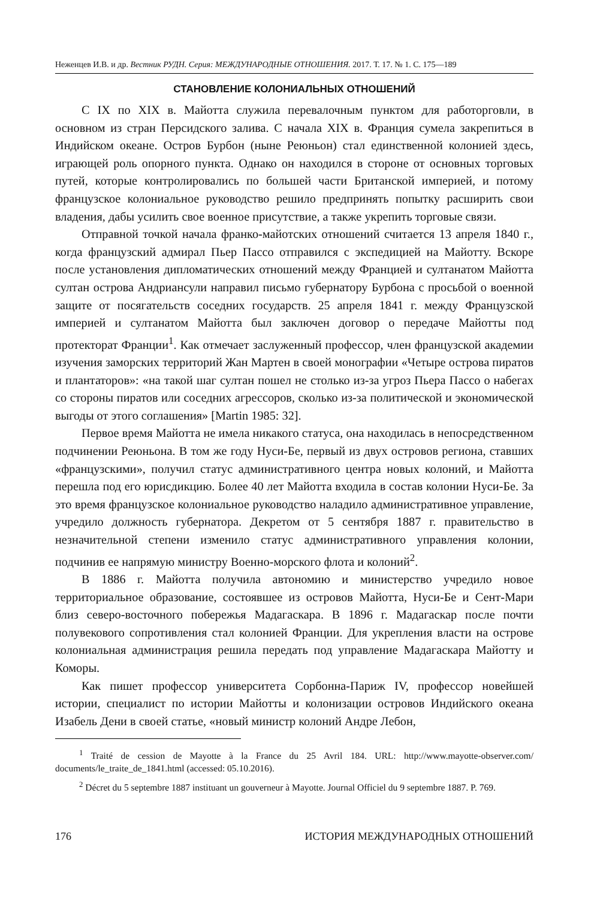Неженцев И.В. и др. Вестник РУДН. Серия: МЕЖДУНАРОДНЫЕ ОТНОШЕНИЯ. 2017. Т. 17. № 1. С. 175—189
СТАНОВЛЕНИЕ КОЛОНИАЛЬНЫХ ОТНОШЕНИЙ
С IX по XIX в. Майотта служила перевалочным пунктом для работорговли, в основном из стран Персидского залива. С начала XIX в. Франция сумела закрепиться в Индийском океане. Остров Бурбон (ныне Реюньон) стал единственной колонией здесь, играющей роль опорного пункта. Однако он находился в стороне от основных торговых путей, которые контролировались по большей части Британской империей, и потому французское колониальное руководство решило предпринять попытку расширить свои владения, дабы усилить свое военное присутствие, а также укрепить торговые связи.
Отправной точкой начала франко-майотских отношений считается 13 апреля 1840 г., когда французский адмирал Пьер Пассо отправился с экспедицией на Майотту. Вскоре после установления дипломатических отношений между Францией и султанатом Майотта султан острова Андриансули направил письмо губернатору Бурбона с просьбой о военной защите от посягательств соседних государств. 25 апреля 1841 г. между Французской империей и султанатом Майотта был заключен договор о передаче Майотты под протекторат Франции<sup>1</sup>. Как отмечает заслуженный профессор, член французской академии изучения заморских территорий Жан Мартен в своей монографии «Четыре острова пиратов и плантаторов»: «на такой шаг султан пошел не столько из-за угроз Пьера Пассо о набегах со стороны пиратов или соседних агрессоров, сколько из-за политической и экономической выгоды от этого соглашения» [Martin 1985: 32].
Первое время Майотта не имела никакого статуса, она находилась в непосредственном подчинении Реюньона. В том же году Нуси-Бе, первый из двух островов региона, ставших «французскими», получил статус административного центра новых колоний, и Майотта перешла под его юрисдикцию. Более 40 лет Майотта входила в состав колонии Нуси-Бе. За это время французское колониальное руководство наладило административное управление, учредило должность губернатора. Декретом от 5 сентября 1887 г. правительство в незначительной степени изменило статус административного управления колонии, подчинив ее напрямую министру Военно-морского флота и колоний<sup>2</sup>.
В 1886 г. Майотта получила автономию и министерство учредило новое территориальное образование, состоявшее из островов Майотта, Нуси-Бе и Сент-Мари близ северо-восточного побережья Мадагаскара. В 1896 г. Мадагаскар после почти полувекового сопротивления стал колонией Франции. Для укрепления власти на острове колониальная администрация решила передать под управление Мадагаскара Майотту и Коморы.
Как пишет профессор университета Сорбонна-Париж IV, профессор новейшей истории, специалист по истории Майотты и колонизации островов Индийского океана Изабель Дени в своей статье, «новый министр колоний Андре Лебон,
<sup>1</sup> Traité de cession de Mayotte à la France du 25 Avril 184. URL: http://www.mayotte-observer.com/ documents/le_traite_de_1841.html (accessed: 05.10.2016).
<sup>2</sup> Décret du 5 septembre 1887 instituant un gouverneur à Mayotte. Journal Officiel du 9 septembre 1887. P. 769.
176 ИСТОРИЯ МЕЖДУНАРОДНЫХ ОТНОШЕНИЙ